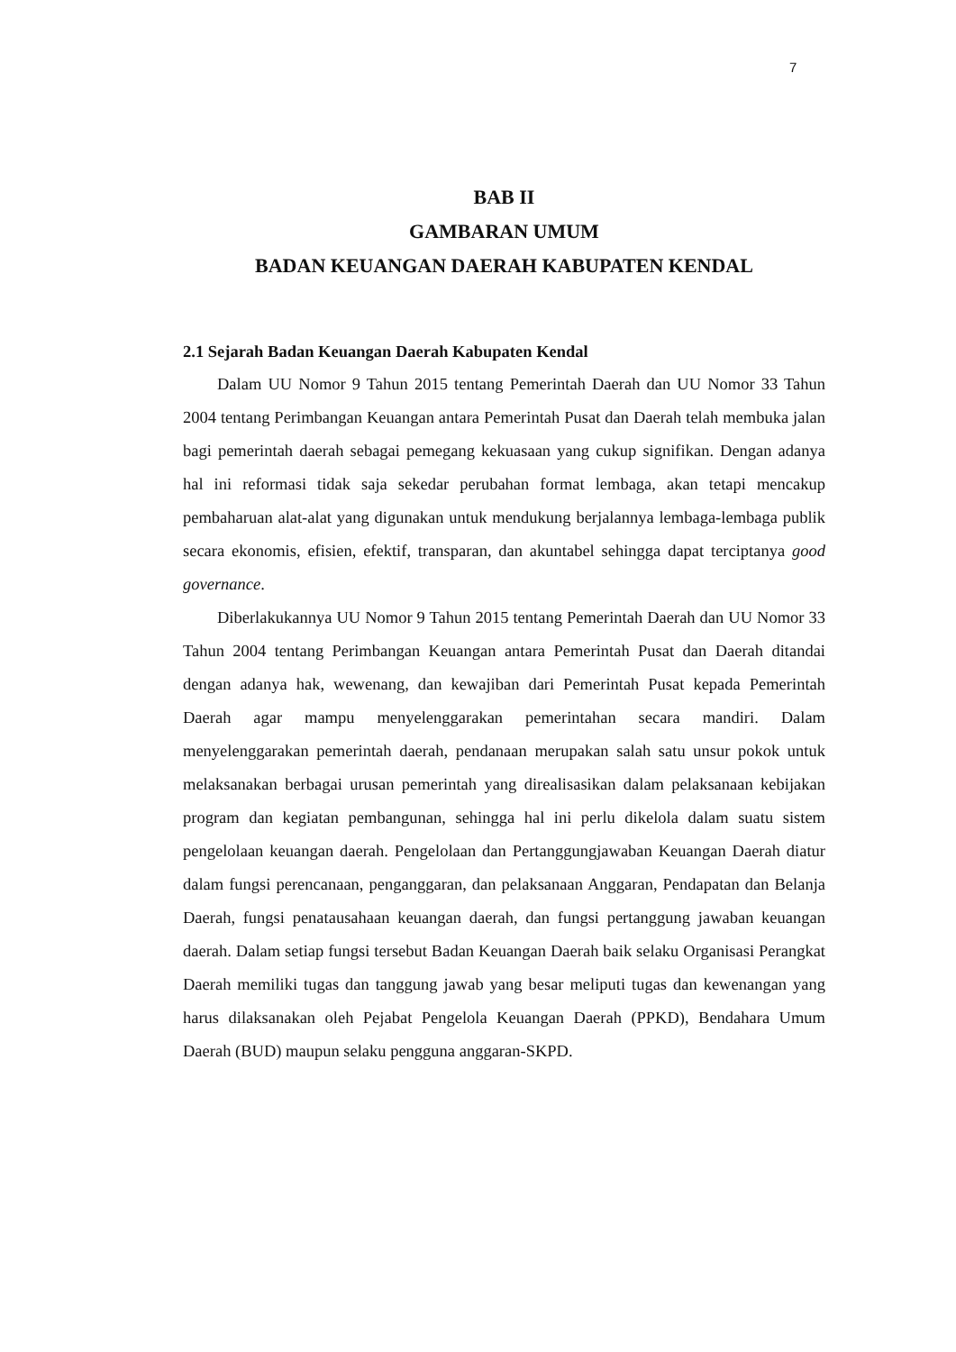7
BAB II
GAMBARAN UMUM
BADAN KEUANGAN DAERAH KABUPATEN KENDAL
2.1 Sejarah Badan Keuangan Daerah Kabupaten Kendal
Dalam UU Nomor 9 Tahun 2015 tentang Pemerintah Daerah dan UU Nomor 33 Tahun 2004 tentang Perimbangan Keuangan antara Pemerintah Pusat dan Daerah telah membuka jalan bagi pemerintah daerah sebagai pemegang kekuasaan yang cukup signifikan. Dengan adanya hal ini reformasi tidak saja sekedar perubahan format lembaga, akan tetapi mencakup pembaharuan alat-alat yang digunakan untuk mendukung berjalannya lembaga-lembaga publik secara ekonomis, efisien, efektif, transparan, dan akuntabel sehingga dapat terciptanya good governance.
Diberlakukannya UU Nomor 9 Tahun 2015 tentang Pemerintah Daerah dan UU Nomor 33 Tahun 2004 tentang Perimbangan Keuangan antara Pemerintah Pusat dan Daerah ditandai dengan adanya hak, wewenang, dan kewajiban dari Pemerintah Pusat kepada Pemerintah Daerah agar mampu menyelenggarakan pemerintahan secara mandiri. Dalam menyelenggarakan pemerintah daerah, pendanaan merupakan salah satu unsur pokok untuk melaksanakan berbagai urusan pemerintah yang direalisasikan dalam pelaksanaan kebijakan program dan kegiatan pembangunan, sehingga hal ini perlu dikelola dalam suatu sistem pengelolaan keuangan daerah. Pengelolaan dan Pertanggungjawaban Keuangan Daerah diatur dalam fungsi perencanaan, penganggaran, dan pelaksanaan Anggaran, Pendapatan dan Belanja Daerah, fungsi penatausahaan keuangan daerah, dan fungsi pertanggung jawaban keuangan daerah. Dalam setiap fungsi tersebut Badan Keuangan Daerah baik selaku Organisasi Perangkat Daerah memiliki tugas dan tanggung jawab yang besar meliputi tugas dan kewenangan yang harus dilaksanakan oleh Pejabat Pengelola Keuangan Daerah (PPKD), Bendahara Umum Daerah (BUD) maupun selaku pengguna anggaran-SKPD.